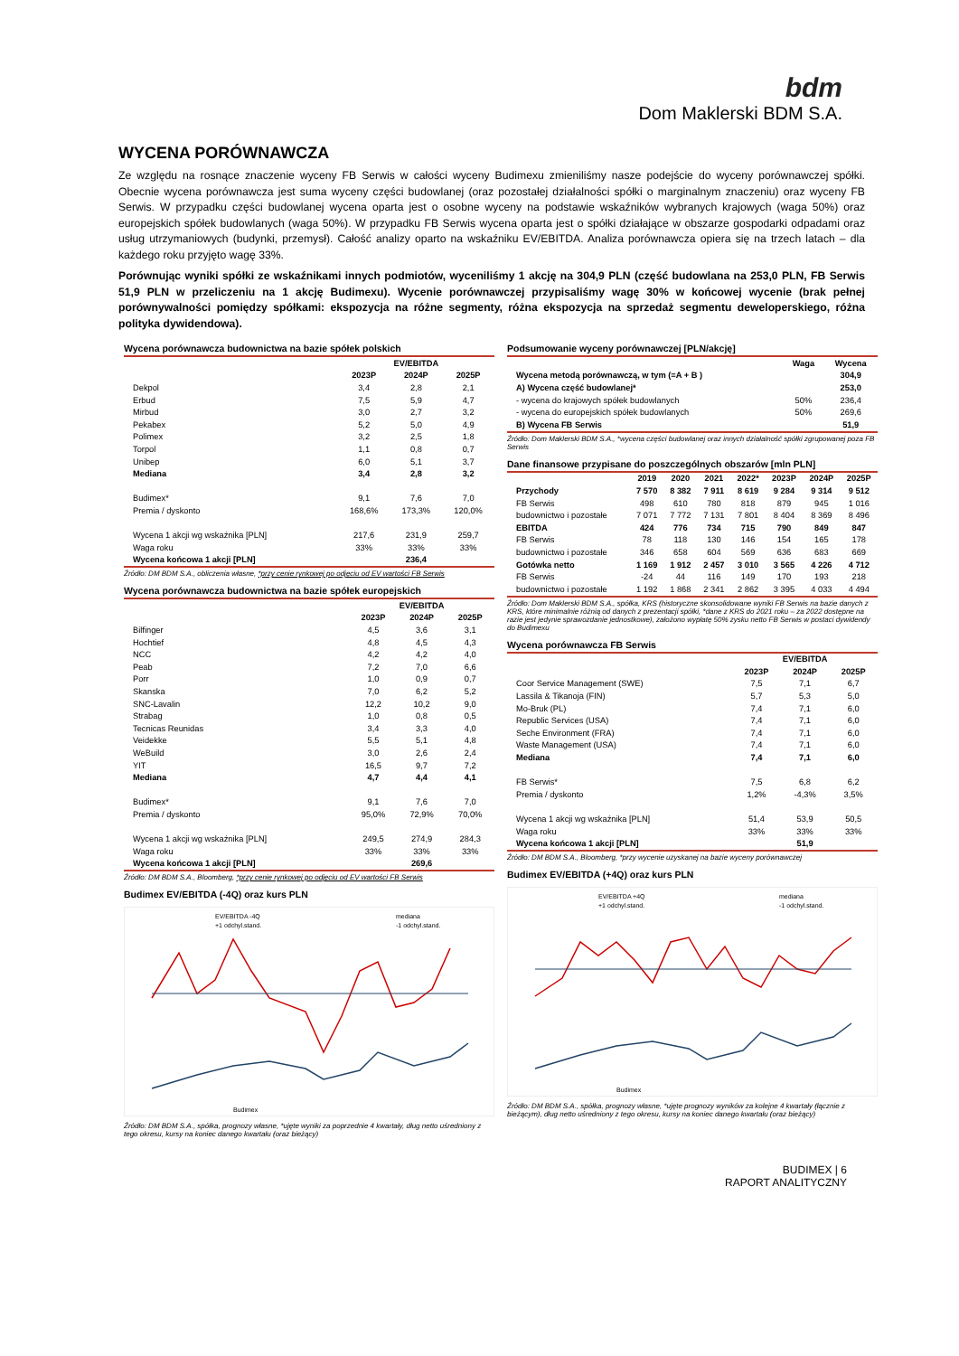bdm
Dom Maklerski BDM S.A.
WYCENA PORÓWNAWCZA
Ze względu na rosnące znaczenie wyceny FB Serwis w całości wyceny Budimexu zmieniliśmy nasze podejście do wyceny porównawczej spółki. Obecnie wycena porównawcza jest suma wyceny części budowlanej (oraz pozostałej działalności spółki o marginalnym znaczeniu) oraz wyceny FB Serwis. W przypadku części budowlanej wycena oparta jest o osobne wyceny na podstawie wskaźników wybranych krajowych (waga 50%) oraz europejskich spółek budowlanych (waga 50%). W przypadku FB Serwis wycena oparta jest o spółki działające w obszarze gospodarki odpadami oraz usług utrzymaniowych (budynki, przemysł). Całość analizy oparto na wskaźniku EV/EBITDA. Analiza porównawcza opiera się na trzech latach – dla każdego roku przyjęto wagę 33%.
Porównując wyniki spółki ze wskaźnikami innych podmiotów, wyceniliśmy 1 akcję na 304,9 PLN (część budowlana na 253,0 PLN, FB Serwis 51,9 PLN w przeliczeniu na 1 akcję Budimexu). Wycenie porównawczej przypisaliśmy wagę 30% w końcowej wycenie (brak pełnej porównywalności pomiędzy spółkami: ekspozycja na różne segmenty, różna ekspozycja na sprzedaż segmentu deweloperskiego, różna polityka dywidendowa).
Wycena porównawcza budownictwa na bazie spółek polskich
| | EV/EBITDA | | |
| --- | --- | --- | --- |
| | 2023P | 2024P | 2025P |
| Dekpol | 3,4 | 2,8 | 2,1 |
| Erbud | 7,5 | 5,9 | 4,7 |
| Mirbud | 3,0 | 2,7 | 3,2 |
| Pekabex | 5,2 | 5,0 | 4,9 |
| Polimex | 3,2 | 2,5 | 1,8 |
| Torpol | 1,1 | 0,8 | 0,7 |
| Unibep | 6,0 | 5,1 | 3,7 |
| Mediana | 3,4 | 2,8 | 3,2 |
| Budimex* | 9,1 | 7,6 | 7,0 |
| Premia / dyskonto | 168,6% | 173,3% | 120,0% |
| Wycena 1 akcji wg wskaźnika [PLN] | 217,6 | 231,9 | 259,7 |
| Waga roku | 33% | 33% | 33% |
| Wycena końcowa 1 akcji [PLN] | | 236,4 | |
Źródło: DM BDM S.A., obliczenia własne, *przy cenie rynkowej po odjęciu od EV wartości FB Serwis
Wycena porównawcza budownictwa na bazie spółek europejskich
| | EV/EBITDA | | |
| --- | --- | --- | --- |
| | 2023P | 2024P | 2025P |
| Bilfinger | 4,5 | 3,6 | 3,1 |
| Hochtief | 4,8 | 4,5 | 4,3 |
| NCC | 4,2 | 4,2 | 4,0 |
| Peab | 7,2 | 7,0 | 6,6 |
| Porr | 1,0 | 0,9 | 0,7 |
| Skanska | 7,0 | 6,2 | 5,2 |
| SNC-Lavalin | 12,2 | 10,2 | 9,0 |
| Strabag | 1,0 | 0,8 | 0,5 |
| Tecnicas Reunidas | 3,4 | 3,3 | 4,0 |
| Veidekke | 5,5 | 5,1 | 4,8 |
| WeBuild | 3,0 | 2,6 | 2,4 |
| YIT | 16,5 | 9,7 | 7,2 |
| Mediana | 4,7 | 4,4 | 4,1 |
| Budimex* | 9,1 | 7,6 | 7,0 |
| Premia / dyskonto | 95,0% | 72,9% | 70,0% |
| Wycena 1 akcji wg wskaźnika [PLN] | 249,5 | 274,9 | 284,3 |
| Waga roku | 33% | 33% | 33% |
| Wycena końcowa 1 akcji [PLN] | | 269,6 | |
Źródło: DM BDM S.A., Bloomberg, *przy cenie rynkowej po odjęciu od EV wartości FB Serwis
Budimex EV/EBITDA (-4Q) oraz kurs PLN
EV/EBITDA -4Q
mediana
+1 odchyl.stand.
-1 odchyl.stand.
Budimex
Źródło: DM BDM S.A., spółka, prognozy własne, *ujęte wyniki za poprzednie 4 kwartały, dług netto uśredniony z tego okresu, kursy na koniec danego kwartału (oraz bieżący)
Podsumowanie wyceny porównawczej [PLN/akcję]
| | Waga | Wycena |
| --- | --- | --- |
| Wycena metodą porównawczą, w tym (=A + B ) | | 304,9 |
| A) Wycena część budowlanej* | | 253,0 |
| - wycena do krajowych spółek budowlanych | 50% | 236,4 |
| - wycena do europejskich spółek budowlanych | 50% | 269,6 |
| B) Wycena FB Serwis | | 51,9 |
Źródło: Dom Maklerski BDM S.A., *wycena części budowlanej oraz innych działalność spółki zgrupowanej poza FB Serwis
Dane finansowe przypisane do poszczególnych obszarów [mln PLN]
| | 2019 | 2020 | 2021 | 2022* | 2023P | 2024P | 2025P |
| --- | --- | --- | --- | --- | --- | --- | --- |
| Przychody | 7 570 | 8 382 | 7 911 | 8 619 | 9 284 | 9 314 | 9 512 |
| FB Serwis | 498 | 610 | 780 | 818 | 879 | 945 | 1 016 |
| budownictwo i pozostałe | 7 071 | 7 772 | 7 131 | 7 801 | 8 404 | 8 369 | 8 496 |
| EBITDA | 424 | 776 | 734 | 715 | 790 | 849 | 847 |
| FB Serwis | 78 | 118 | 130 | 146 | 154 | 165 | 178 |
| budownictwo i pozostałe | 346 | 658 | 604 | 569 | 636 | 683 | 669 |
| Gotówka netto | 1 169 | 1 912 | 2 457 | 3 010 | 3 565 | 4 226 | 4 712 |
| FB Serwis | -24 | 44 | 116 | 149 | 170 | 193 | 218 |
| budownictwo i pozostałe | 1 192 | 1 868 | 2 341 | 2 862 | 3 395 | 4 033 | 4 494 |
Źródło: Dom Maklerski BDM S.A., spółka, KRS (historyczne skonsolidowane wyniki FB Serwis na bazie danych z KRS, które minimalnie różnią od danych z prezentacji spółki, *dane z KRS do 2021 roku – za 2022 dostępne na razie jest jedynie sprawozdanie jednostkowe), założono wypłatę 50% zysku netto FB Serwis w postaci dywidendy do Budimexu
Wycena porównawcza FB Serwis
| | EV/EBITDA | | |
| --- | --- | --- | --- |
| | 2023P | 2024P | 2025P |
| Coor Service Management (SWE) | 7,5 | 7,1 | 6,7 |
| Lassila & Tikanoja (FIN) | 5,7 | 5,3 | 5,0 |
| Mo-Bruk (PL) | 7,4 | 7,1 | 6,0 |
| Republic Services (USA) | 7,4 | 7,1 | 6,0 |
| Seche Environment (FRA) | 7,4 | 7,1 | 6,0 |
| Waste Management (USA) | 7,4 | 7,1 | 6,0 |
| Mediana | 7,4 | 7,1 | 6,0 |
| FB Serwis* | 7,5 | 6,8 | 6,2 |
| Premia / dyskonto | 1,2% | -4,3% | 3,5% |
| Wycena 1 akcji wg wskaźnika [PLN] | 51,4 | 53,9 | 50,5 |
| Waga roku | 33% | 33% | 33% |
| Wycena końcowa 1 akcji [PLN] | | 51,9 | |
Źródło: DM BDM S.A., Bloomberg, *przy wycenie uzyskanej na bazie wyceny porównawczej
Budimex EV/EBITDA (+4Q) oraz kurs PLN
EV/EBITDA +4Q
mediana
+1 odchyl.stand.
-1 odchyl.stand.
Budimex
Źródło: DM BDM S.A., spółka, prognozy własne, *ujęte prognozy wyników za kolejne 4 kwartały (łącznie z bieżącym), dług netto uśredniony z tego okresu, kursy na koniec danego kwartału (oraz bieżący)
BUDIMEX | 6
RAPORT ANALITYCZNY